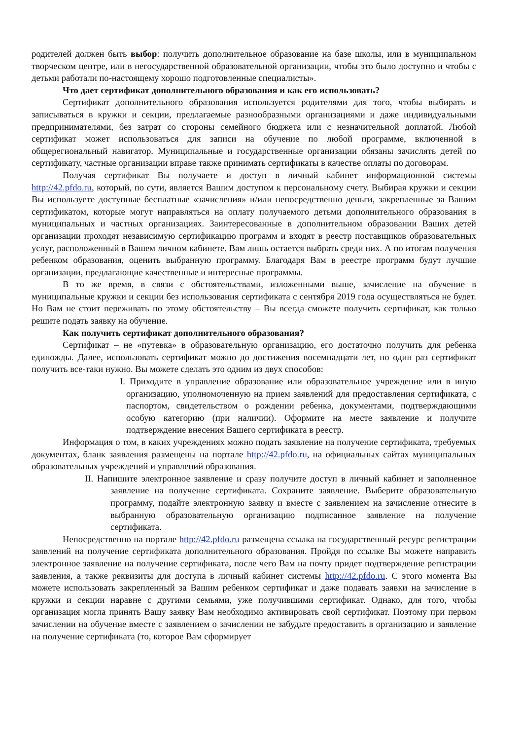родителей должен быть выбор: получить дополнительное образование на базе школы, или в муниципальном творческом центре, или в негосударственной образовательной организации, чтобы это было доступно и чтобы с детьми работали по-настоящему хорошо подготовленные специалисты».
Что дает сертификат дополнительного образования и как его использовать?
Сертификат дополнительного образования используется родителями для того, чтобы выбирать и записываться в кружки и секции, предлагаемые разнообразными организациями и даже индивидуальными предпринимателями, без затрат со стороны семейного бюджета или с незначительной доплатой. Любой сертификат может использоваться для записи на обучение по любой программе, включенной в общерегиональный навигатор. Муниципальные и государственные организации обязаны зачислять детей по сертификату, частные организации вправе также принимать сертификаты в качестве оплаты по договорам.
Получая сертификат Вы получаете и доступ в личный кабинет информационной системы http://42.pfdo.ru, который, по сути, является Вашим доступом к персональному счету. Выбирая кружки и секции Вы используете доступные бесплатные «зачисления» и/или непосредственно деньги, закрепленные за Вашим сертификатом, которые могут направляться на оплату получаемого детьми дополнительного образования в муниципальных и частных организациях. Заинтересованные в дополнительном образовании Ваших детей организации проходят независимую сертификацию программ и входят в реестр поставщиков образовательных услуг, расположенный в Вашем личном кабинете. Вам лишь остается выбрать среди них. А по итогам получения ребенком образования, оценить выбранную программу. Благодаря Вам в реестре программ будут лучшие организации, предлагающие качественные и интересные программы.
В то же время, в связи с обстоятельствами, изложенными выше, зачисление на обучение в муниципальные кружки и секции без использования сертификата с сентября 2019 года осуществляться не будет. Но Вам не стоит переживать по этому обстоятельству – Вы всегда сможете получить сертификат, как только решите подать заявку на обучение.
Как получить сертификат дополнительного образования?
Сертификат – не «путевка» в образовательную организацию, его достаточно получить для ребенка единожды. Далее, использовать сертификат можно до достижения восемнадцати лет, но один раз сертификат получить все-таки нужно. Вы можете сделать это одним из двух способов:
I. Приходите в управление образование или образовательное учреждение или в иную организацию, уполномоченную на прием заявлений для предоставления сертификата, с паспортом, свидетельством о рождении ребенка, документами, подтверждающими особую категорию (при наличии). Оформите на месте заявление и получите подтверждение внесения Вашего сертификата в реестр.
Информация о том, в каких учреждениях можно подать заявление на получение сертификата, требуемых документах, бланк заявления размещены на портале http://42.pfdo.ru, на официальных сайтах муниципальных образовательных учреждений и управлений образования.
II. Напишите электронное заявление и сразу получите доступ в личный кабинет и заполненное заявление на получение сертификата. Сохраните заявление. Выберите образовательную программу, подайте электронную заявку и вместе с заявлением на зачисление отнесите в выбранную образовательную организацию подписанное заявление на получение сертификата.
Непосредственно на портале http://42.pfdo.ru размещена ссылка на государственный ресурс регистрации заявлений на получение сертификата дополнительного образования. Пройдя по ссылке Вы можете направить электронное заявление на получение сертификата, после чего Вам на почту придет подтверждение регистрации заявления, а также реквизиты для доступа в личный кабинет системы http://42.pfdo.ru. С этого момента Вы можете использовать закрепленный за Вашим ребенком сертификат и даже подавать заявки на зачисление в кружки и секции наравне с другими семьями, уже получившими сертификат. Однако, для того, чтобы организация могла принять Вашу заявку Вам необходимо активировать свой сертификат. Поэтому при первом зачислении на обучение вместе с заявлением о зачислении не забудьте предоставить в организацию и заявление на получение сертификата (то, которое Вам сформирует